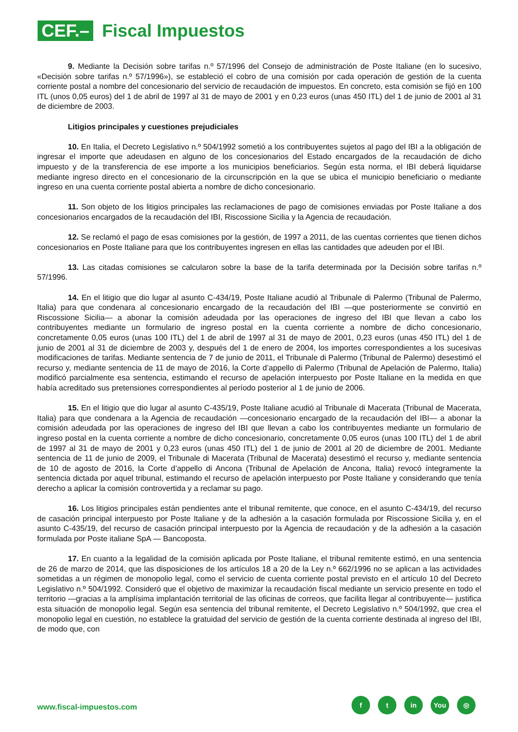CEF.–
Fiscal Impuestos
9. Mediante la Decisión sobre tarifas n.º 57/1996 del Consejo de administración de Poste Italiane (en lo sucesivo, «Decisión sobre tarifas n.º 57/1996»), se estableció el cobro de una comisión por cada operación de gestión de la cuenta corriente postal a nombre del concesionario del servicio de recaudación de impuestos. En concreto, esta comisión se fijó en 100 ITL (unos 0,05 euros) del 1 de abril de 1997 al 31 de mayo de 2001 y en 0,23 euros (unas 450 ITL) del 1 de junio de 2001 al 31 de diciembre de 2003.
Litigios principales y cuestiones prejudiciales
10. En Italia, el Decreto Legislativo n.º 504/1992 sometió a los contribuyentes sujetos al pago del IBI a la obligación de ingresar el importe que adeudasen en alguno de los concesionarios del Estado encargados de la recaudación de dicho impuesto y de la transferencia de ese importe a los municipios beneficiarios. Según esta norma, el IBI deberá liquidarse mediante ingreso directo en el concesionario de la circunscripción en la que se ubica el municipio beneficiario o mediante ingreso en una cuenta corriente postal abierta a nombre de dicho concesionario.
11. Son objeto de los litigios principales las reclamaciones de pago de comisiones enviadas por Poste Italiane a dos concesionarios encargados de la recaudación del IBI, Riscossione Sicilia y la Agencia de recaudación.
12. Se reclamó el pago de esas comisiones por la gestión, de 1997 a 2011, de las cuentas corrientes que tienen dichos concesionarios en Poste Italiane para que los contribuyentes ingresen en ellas las cantidades que adeuden por el IBI.
13. Las citadas comisiones se calcularon sobre la base de la tarifa determinada por la Decisión sobre tarifas n.º 57/1996.
14. En el litigio que dio lugar al asunto C-434/19, Poste Italiane acudió al Tribunale di Palermo (Tribunal de Palermo, Italia) para que condenara al concesionario encargado de la recaudación del IBI —que posteriormente se convirtió en Riscossione Sicilia— a abonar la comisión adeudada por las operaciones de ingreso del IBI que llevan a cabo los contribuyentes mediante un formulario de ingreso postal en la cuenta corriente a nombre de dicho concesionario, concretamente 0,05 euros (unas 100 ITL) del 1 de abril de 1997 al 31 de mayo de 2001, 0,23 euros (unas 450 ITL) del 1 de junio de 2001 al 31 de diciembre de 2003 y, después del 1 de enero de 2004, los importes correspondientes a los sucesivas modificaciones de tarifas. Mediante sentencia de 7 de junio de 2011, el Tribunale di Palermo (Tribunal de Palermo) desestimó el recurso y, mediante sentencia de 11 de mayo de 2016, la Corte d’appello di Palermo (Tribunal de Apelación de Palermo, Italia) modificó parcialmente esa sentencia, estimando el recurso de apelación interpuesto por Poste Italiane en la medida en que había acreditado sus pretensiones correspondientes al período posterior al 1 de junio de 2006.
15. En el litigio que dio lugar al asunto C-435/19, Poste Italiane acudió al Tribunale di Macerata (Tribunal de Macerata, Italia) para que condenara a la Agencia de recaudación —concesionario encargado de la recaudación del IBI— a abonar la comisión adeudada por las operaciones de ingreso del IBI que llevan a cabo los contribuyentes mediante un formulario de ingreso postal en la cuenta corriente a nombre de dicho concesionario, concretamente 0,05 euros (unas 100 ITL) del 1 de abril de 1997 al 31 de mayo de 2001 y 0,23 euros (unas 450 ITL) del 1 de junio de 2001 al 20 de diciembre de 2001. Mediante sentencia de 11 de junio de 2009, el Tribunale di Macerata (Tribunal de Macerata) desestimó el recurso y, mediante sentencia de 10 de agosto de 2016, la Corte d’appello di Ancona (Tribunal de Apelación de Ancona, Italia) revocó íntegramente la sentencia dictada por aquel tribunal, estimando el recurso de apelación interpuesto por Poste Italiane y considerando que tenía derecho a aplicar la comisión controvertida y a reclamar su pago.
16. Los litigios principales están pendientes ante el tribunal remitente, que conoce, en el asunto C-434/19, del recurso de casación principal interpuesto por Poste Italiane y de la adhesión a la casación formulada por Riscossione Sicilia y, en el asunto C-435/19, del recurso de casación principal interpuesto por la Agencia de recaudación y de la adhesión a la casación formulada por Poste italiane SpA — Bancoposta.
17. En cuanto a la legalidad de la comisión aplicada por Poste Italiane, el tribunal remitente estimó, en una sentencia de 26 de marzo de 2014, que las disposiciones de los artículos 18 a 20 de la Ley n.º 662/1996 no se aplican a las actividades sometidas a un régimen de monopolio legal, como el servicio de cuenta corriente postal previsto en el artículo 10 del Decreto Legislativo n.º 504/1992. Consideró que el objetivo de maximizar la recaudación fiscal mediante un servicio presente en todo el territorio —gracias a la amplísima implantación territorial de las oficinas de correos, que facilita llegar al contribuyente— justifica esta situación de monopolio legal. Según esa sentencia del tribunal remitente, el Decreto Legislativo n.º 504/1992, que crea el monopolio legal en cuestión, no establece la gratuidad del servicio de gestión de la cuenta corriente destinada al ingreso del IBI, de modo que, con
www.fiscal-impuestos.com
ft in You ◎